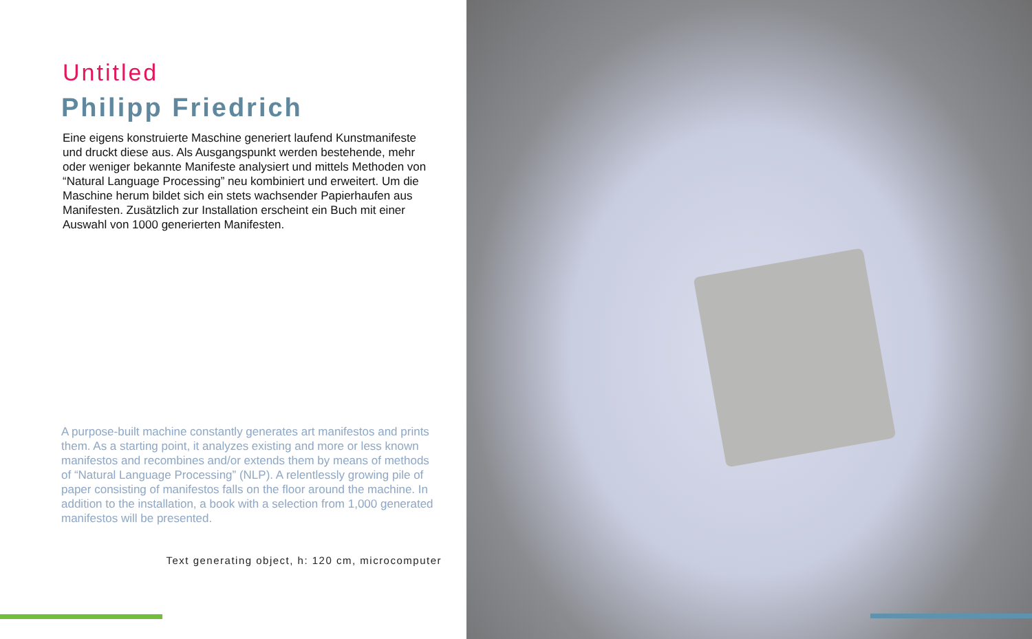Untitled
Philipp Friedrich
Eine eigens konstruierte Maschine generiert laufend Kunstmanifeste und druckt diese aus. Als Ausgangspunkt werden bestehende, mehr oder weniger bekannte Manifeste analysiert und mittels Methoden von “Natural Language Processing” neu kombiniert und erweitert. Um die Maschine herum bildet sich ein stets wachsender Papierhaufen aus Manifesten. Zusätzlich zur Installation erscheint ein Buch mit einer Auswahl von 1000 generierten Manifesten.
A purpose-built machine constantly generates art manifestos and prints them. As a starting point, it analyzes existing and more or less known manifestos and recombines and/or extends them by means of methods of “Natural Language Processing” (NLP). A relentlessly growing pile of paper consisting of manifestos falls on the floor around the machine. In addition to the installation, a book with a selection from 1,000 generated manifestos will be presented.
Text generating object, h: 120 cm, microcomputer